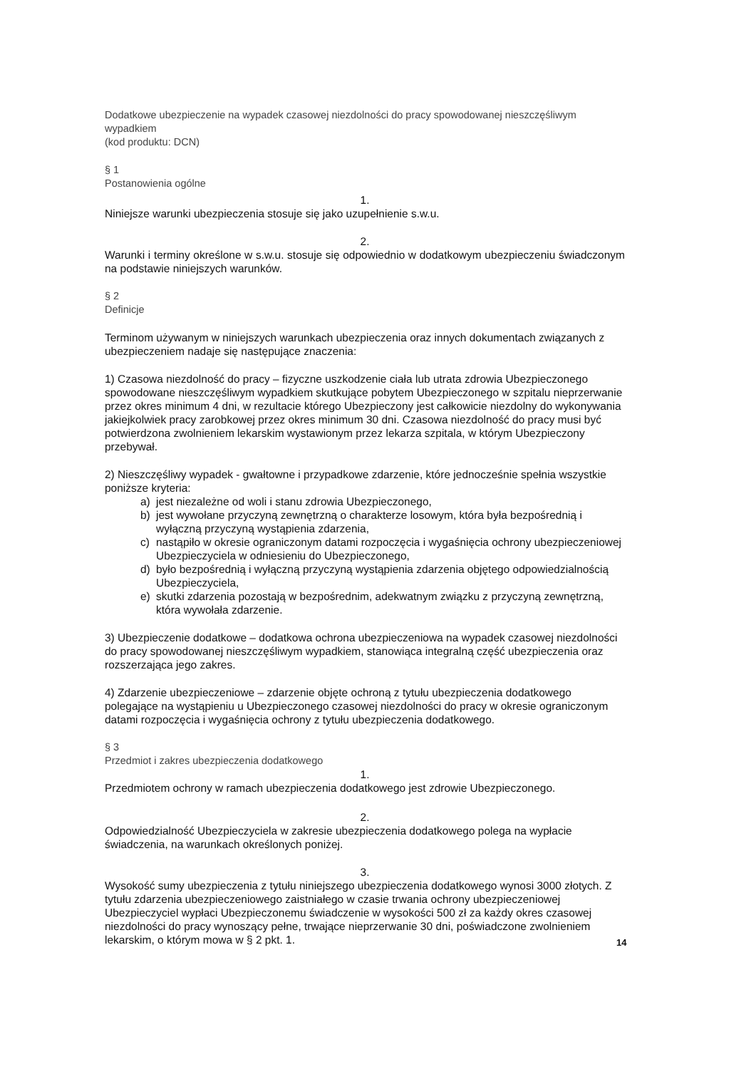Dodatkowe ubezpieczenie na wypadek czasowej niezdolności do pracy spowodowanej nieszczęśliwym wypadkiem
(kod produktu: DCN)
§ 1
Postanowienia ogólne
1.
Niniejsze warunki ubezpieczenia stosuje się jako uzupełnienie s.w.u.
2.
Warunki i terminy określone w s.w.u. stosuje się odpowiednio w dodatkowym ubezpieczeniu świadczonym na podstawie niniejszych warunków.
§ 2
Definicje
Terminom używanym w niniejszych warunkach ubezpieczenia oraz innych dokumentach związanych z ubezpieczeniem nadaje się następujące znaczenia:
1) Czasowa niezdolność do pracy – fizyczne uszkodzenie ciała lub utrata zdrowia Ubezpieczonego spowodowane nieszczęśliwym wypadkiem skutkujące pobytem Ubezpieczonego w szpitalu nieprzerwanie przez okres minimum 4 dni, w rezultacie którego Ubezpieczony jest całkowicie niezdolny do wykonywania jakiejkolwiek pracy zarobkowej przez okres minimum 30 dni. Czasowa niezdolność do pracy musi być potwierdzona zwolnieniem lekarskim wystawionym przez lekarza szpitala, w którym Ubezpieczony przebywał.
2) Nieszczęśliwy wypadek - gwałtowne i przypadkowe zdarzenie, które jednocześnie spełnia wszystkie poniższe kryteria:
a) jest niezależne od woli i stanu zdrowia Ubezpieczonego,
b) jest wywołane przyczyną zewnętrzną o charakterze losowym, która była bezpośrednią i wyłączną przyczyną wystąpienia zdarzenia,
c) nastąpiło w okresie ograniczonym datami rozpoczęcia i wygaśnięcia ochrony ubezpieczeniowej Ubezpieczyciela w odniesieniu do Ubezpieczonego,
d) było bezpośrednią i wyłączną przyczyną wystąpienia zdarzenia objętego odpowiedzialnością Ubezpieczyciela,
e) skutki zdarzenia pozostają w bezpośrednim, adekwatnym związku z przyczyną zewnętrzną, która wywołała zdarzenie.
3) Ubezpieczenie dodatkowe – dodatkowa ochrona ubezpieczeniowa na wypadek czasowej niezdolności do pracy spowodowanej nieszczęśliwym wypadkiem, stanowiąca integralną część ubezpieczenia oraz rozszerzająca jego zakres.
4) Zdarzenie ubezpieczeniowe – zdarzenie objęte ochroną z tytułu ubezpieczenia dodatkowego polegające na wystąpieniu u Ubezpieczonego czasowej niezdolności do pracy w okresie ograniczonym datami rozpoczęcia i wygaśnięcia ochrony z tytułu ubezpieczenia dodatkowego.
§ 3
Przedmiot i zakres ubezpieczenia dodatkowego
1.
Przedmiotem ochrony w ramach ubezpieczenia dodatkowego jest zdrowie Ubezpieczonego.
2.
Odpowiedzialność Ubezpieczyciela w zakresie ubezpieczenia dodatkowego polega na wypłacie świadczenia, na warunkach określonych poniżej.
3.
Wysokość sumy ubezpieczenia z tytułu niniejszego ubezpieczenia dodatkowego wynosi 3000 złotych. Z tytułu zdarzenia ubezpieczeniowego zaistniałego w czasie trwania ochrony ubezpieczeniowej Ubezpieczyciel wypłaci Ubezpieczonemu świadczenie w wysokości 500 zł za każdy okres czasowej niezdolności do pracy wynoszący pełne, trwające nieprzerwanie 30 dni, poświadczone zwolnieniem lekarskim, o którym mowa w § 2 pkt. 1.
14